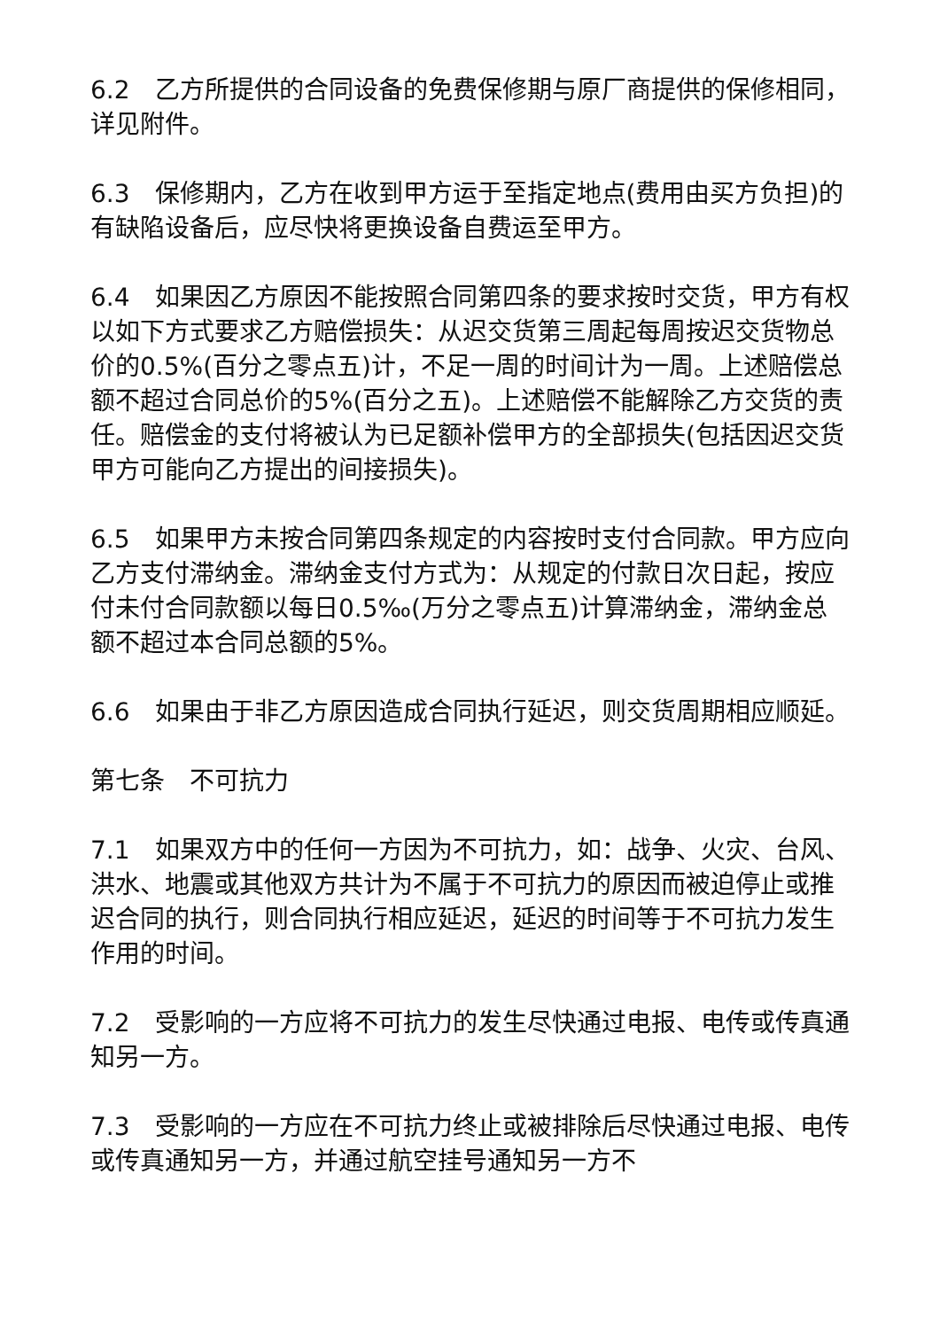6.2　乙方所提供的合同设备的免费保修期与原厂商提供的保修相同，详见附件。
6.3　保修期内，乙方在收到甲方运于至指定地点(费用由买方负担)的有缺陷设备后，应尽快将更换设备自费运至甲方。
6.4　如果因乙方原因不能按照合同第四条的要求按时交货，甲方有权以如下方式要求乙方赔偿损失：从迟交货第三周起每周按迟交货物总价的0.5%(百分之零点五)计，不足一周的时间计为一周。上述赔偿总额不超过合同总价的5%(百分之五)。上述赔偿不能解除乙方交货的责任。赔偿金的支付将被认为已足额补偿甲方的全部损失(包括因迟交货甲方可能向乙方提出的间接损失)。
6.5　如果甲方未按合同第四条规定的内容按时支付合同款。甲方应向乙方支付滞纳金。滞纳金支付方式为：从规定的付款日次日起，按应付未付合同款额以每日0.5‰(万分之零点五)计算滞纳金，滞纳金总额不超过本合同总额的5%。
6.6　如果由于非乙方原因造成合同执行延迟，则交货周期相应顺延。
第七条　不可抗力
7.1　如果双方中的任何一方因为不可抗力，如：战争、火灾、台风、洪水、地震或其他双方共计为不属于不可抗力的原因而被迫停止或推迟合同的执行，则合同执行相应延迟，延迟的时间等于不可抗力发生作用的时间。
7.2　受影响的一方应将不可抗力的发生尽快通过电报、电传或传真通知另一方。
7.3　受影响的一方应在不可抗力终止或被排除后尽快通过电报、电传或传真通知另一方，并通过航空挂号通知另一方不